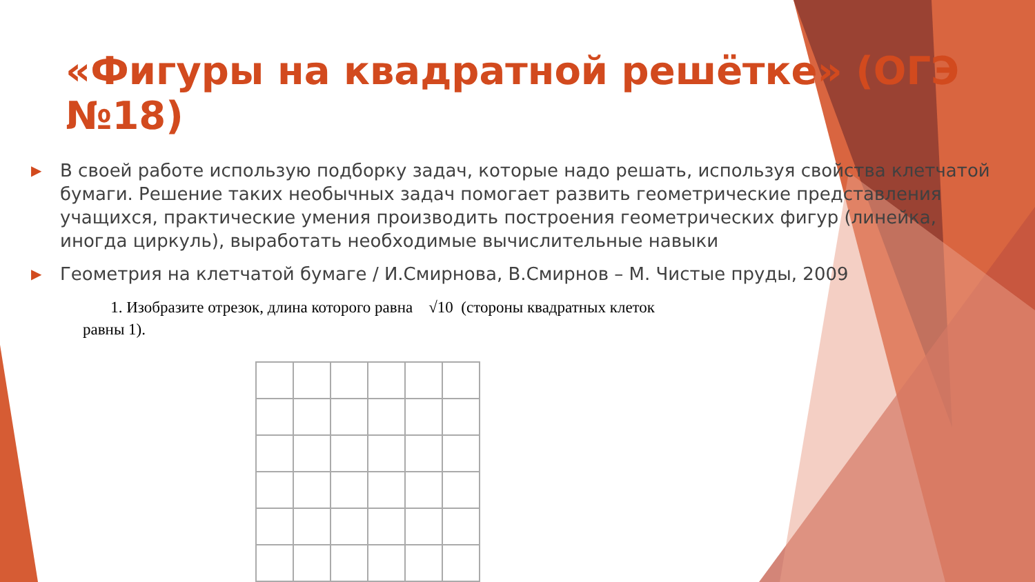«Фигуры на квадратной решётке» (ОГЭ №18)
▶ В своей работе использую подборку задач, которые надо решать, используя свойства клетчатой бумаги. Решение таких необычных задач помогает развить геометрические представления учащихся, практические умения производить построения геометрических фигур (линейка, иногда циркуль), выработать необходимые вычислительные навыки
▶ Геометрия на клетчатой бумаге / И.Смирнова, В.Смирнов – М. Чистые пруды, 2009
1. Изобразите отрезок, длина которого равна √10 (стороны квадратных клеток равны 1).